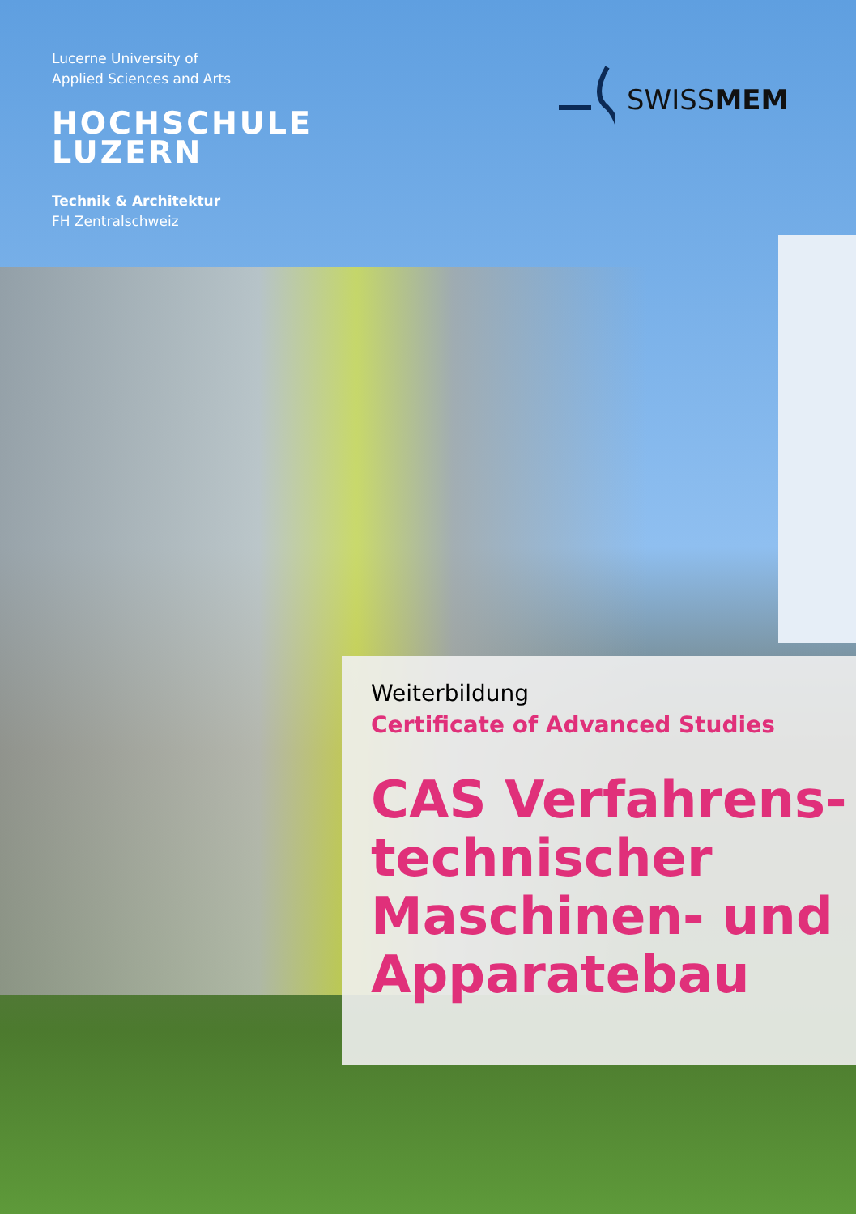Lucerne University of
Applied Sciences and Arts
HOCHSCHULE
LUZERN
Technik & Architektur
FH Zentralschweiz
SWISSMEM
Weiterbildung
Certificate of Advanced Studies
CAS Verfahrens-
technischer
Maschinen- und
Apparatebau